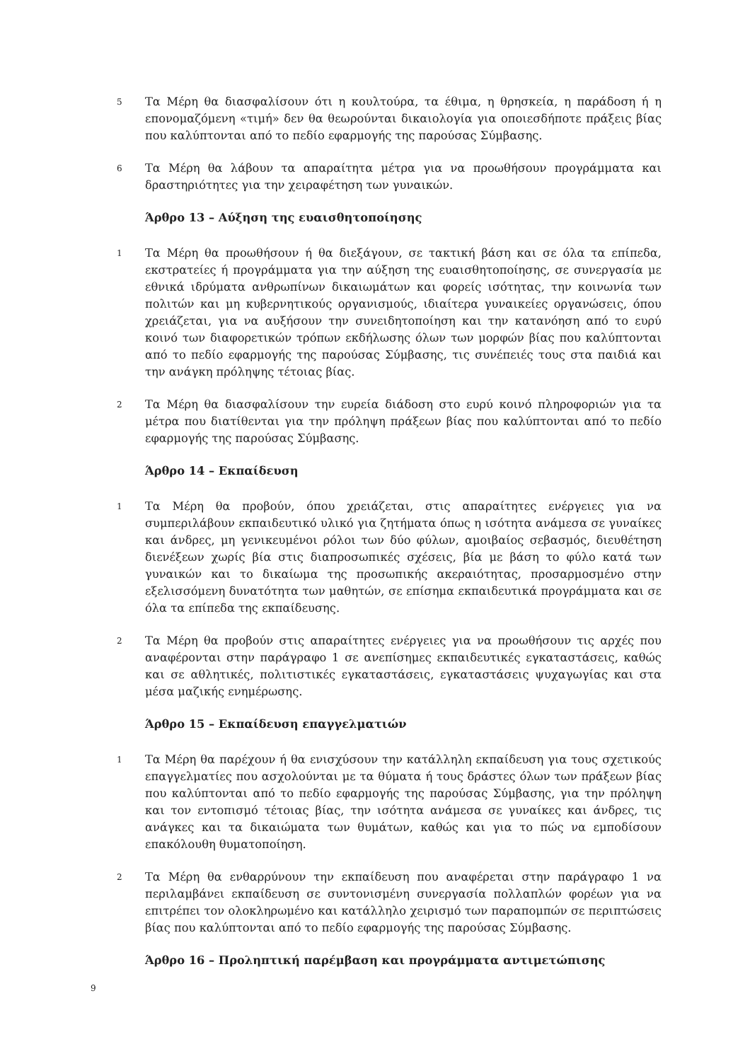5
Τα Μέρη θα διασφαλίσουν ότι η κουλτούρα, τα έθιμα, η θρησκεία, η παράδοση ή η επονομαζόμενη «τιμή» δεν θα θεωρούνται δικαιολογία για οποιεσδήποτε πράξεις βίας που καλύπτονται από το πεδίο εφαρμογής της παρούσας Σύμβασης.
6
Τα Μέρη θα λάβουν τα απαραίτητα μέτρα για να προωθήσουν προγράμματα και δραστηριότητες για την χειραφέτηση των γυναικών.
Άρθρο 13 – Αύξηση της ευαισθητοποίησης
1
Τα Μέρη θα προωθήσουν ή θα διεξάγουν, σε τακτική βάση και σε όλα τα επίπεδα, εκστρατείες ή προγράμματα για την αύξηση της ευαισθητοποίησης, σε συνεργασία με εθνικά ιδρύματα ανθρωπίνων δικαιωμάτων και φορείς ισότητας, την κοινωνία των πολιτών και μη κυβερνητικούς οργανισμούς, ιδιαίτερα γυναικείες οργανώσεις, όπου χρειάζεται, για να αυξήσουν την συνειδητοποίηση και την κατανόηση από το ευρύ κοινό των διαφορετικών τρόπων εκδήλωσης όλων των μορφών βίας που καλύπτονται από το πεδίο εφαρμογής της παρούσας Σύμβασης, τις συνέπειές τους στα παιδιά και την ανάγκη πρόληψης τέτοιας βίας.
2
Τα Μέρη θα διασφαλίσουν την ευρεία διάδοση στο ευρύ κοινό πληροφοριών για τα μέτρα που διατίθενται για την πρόληψη πράξεων βίας που καλύπτονται από το πεδίο εφαρμογής της παρούσας Σύμβασης.
Άρθρο 14 – Εκπαίδευση
1
Τα Μέρη θα προβούν, όπου χρειάζεται, στις απαραίτητες ενέργειες για να συμπεριλάβουν εκπαιδευτικό υλικό για ζητήματα όπως η ισότητα ανάμεσα σε γυναίκες και άνδρες, μη γενικευμένοι ρόλοι των δύο φύλων, αμοιβαίος σεβασμός, διευθέτηση διενέξεων χωρίς βία στις διαπροσωπικές σχέσεις, βία με βάση το φύλο κατά των γυναικών και το δικαίωμα της προσωπικής ακεραιότητας, προσαρμοσμένο στην εξελισσόμενη δυνατότητα των μαθητών, σε επίσημα εκπαιδευτικά προγράμματα και σε όλα τα επίπεδα της εκπαίδευσης.
2
Τα Μέρη θα προβούν στις απαραίτητες ενέργειες για να προωθήσουν τις αρχές που αναφέρονται στην παράγραφο 1 σε ανεπίσημες εκπαιδευτικές εγκαταστάσεις, καθώς και σε αθλητικές, πολιτιστικές εγκαταστάσεις, εγκαταστάσεις ψυχαγωγίας και στα μέσα μαζικής ενημέρωσης.
Άρθρο 15 – Εκπαίδευση επαγγελματιών
1
Τα Μέρη θα παρέχουν ή θα ενισχύσουν την κατάλληλη εκπαίδευση για τους σχετικούς επαγγελματίες που ασχολούνται με τα θύματα ή τους δράστες όλων των πράξεων βίας που καλύπτονται από το πεδίο εφαρμογής της παρούσας Σύμβασης, για την πρόληψη και τον εντοπισμό τέτοιας βίας, την ισότητα ανάμεσα σε γυναίκες και άνδρες, τις ανάγκες και τα δικαιώματα των θυμάτων, καθώς και για το πώς να εμποδίσουν επακόλουθη θυματοποίηση.
2
Τα Μέρη θα ενθαρρύνουν την εκπαίδευση που αναφέρεται στην παράγραφο 1 να περιλαμβάνει εκπαίδευση σε συντονισμένη συνεργασία πολλαπλών φορέων για να επιτρέπει τον ολοκληρωμένο και κατάλληλο χειρισμό των παραπομπών σε περιπτώσεις βίας που καλύπτονται από το πεδίο εφαρμογής της παρούσας Σύμβασης.
Άρθρο 16 – Προληπτική παρέμβαση και προγράμματα αντιμετώπισης
9